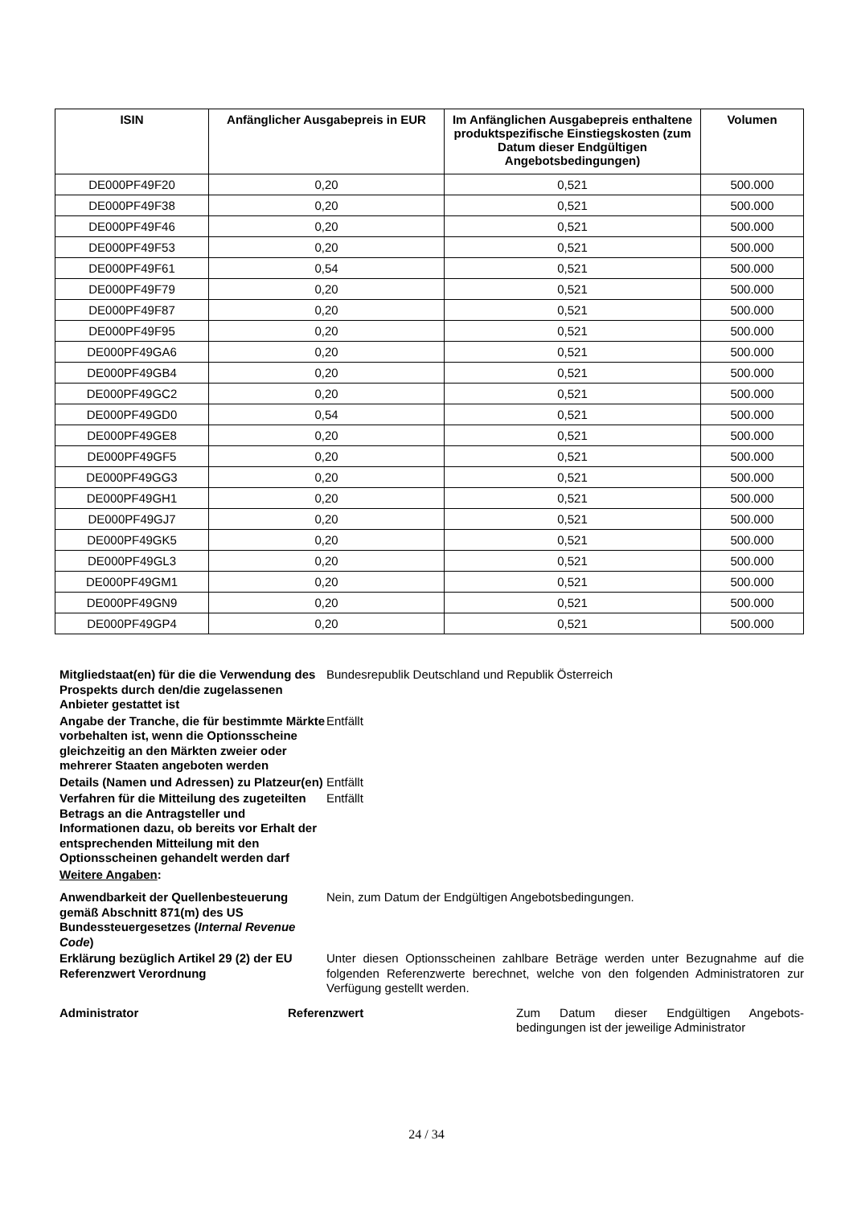| ISIN | Anfänglicher Ausgabepreis in EUR | Im Anfänglichen Ausgabepreis enthaltene produktspezifische Einstiegskosten (zum Datum dieser Endgültigen Angebotsbedingungen) | Volumen |
| --- | --- | --- | --- |
| DE000PF49F20 | 0,20 | 0,521 | 500.000 |
| DE000PF49F38 | 0,20 | 0,521 | 500.000 |
| DE000PF49F46 | 0,20 | 0,521 | 500.000 |
| DE000PF49F53 | 0,20 | 0,521 | 500.000 |
| DE000PF49F61 | 0,54 | 0,521 | 500.000 |
| DE000PF49F79 | 0,20 | 0,521 | 500.000 |
| DE000PF49F87 | 0,20 | 0,521 | 500.000 |
| DE000PF49F95 | 0,20 | 0,521 | 500.000 |
| DE000PF49GA6 | 0,20 | 0,521 | 500.000 |
| DE000PF49GB4 | 0,20 | 0,521 | 500.000 |
| DE000PF49GC2 | 0,20 | 0,521 | 500.000 |
| DE000PF49GD0 | 0,54 | 0,521 | 500.000 |
| DE000PF49GE8 | 0,20 | 0,521 | 500.000 |
| DE000PF49GF5 | 0,20 | 0,521 | 500.000 |
| DE000PF49GG3 | 0,20 | 0,521 | 500.000 |
| DE000PF49GH1 | 0,20 | 0,521 | 500.000 |
| DE000PF49GJ7 | 0,20 | 0,521 | 500.000 |
| DE000PF49GK5 | 0,20 | 0,521 | 500.000 |
| DE000PF49GL3 | 0,20 | 0,521 | 500.000 |
| DE000PF49GM1 | 0,20 | 0,521 | 500.000 |
| DE000PF49GN9 | 0,20 | 0,521 | 500.000 |
| DE000PF49GP4 | 0,20 | 0,521 | 500.000 |
Mitgliedstaat(en) für die die Verwendung des Prospekts durch den/die zugelassenen Anbieter gestattet ist
Bundesrepublik Deutschland und Republik Österreich
Angabe der Tranche, die für bestimmte Märkte vorbehalten ist, wenn die Optionsscheine gleichzeitig an den Märkten zweier oder mehrerer Staaten angeboten werden
Entfällt
Details (Namen und Adressen) zu Platzeur(en)
Entfällt
Verfahren für die Mitteilung des zugeteilten Betrags an die Antragsteller und Informationen dazu, ob bereits vor Erhalt der entsprechenden Mitteilung mit den Optionsscheinen gehandelt werden darf
Entfällt
Weitere Angaben:
Anwendbarkeit der Quellenbesteuerung gemäß Abschnitt 871(m) des US Bundessteuergesetzes (Internal Revenue Code)
Nein, zum Datum der Endgültigen Angebotsbedingungen.
Erklärung bezüglich Artikel 29 (2) der EU Referenzwert Verordnung
Unter diesen Optionsscheinen zahlbare Beträge werden unter Bezugnahme auf die folgenden Referenzwerte berechnet, welche von den folgenden Administratoren zur Verfügung gestellt werden.
Administrator Referenzwert Zum Datum dieser Endgültigen Angebots-bedingungen ist der jeweilige Administrator
24 / 34